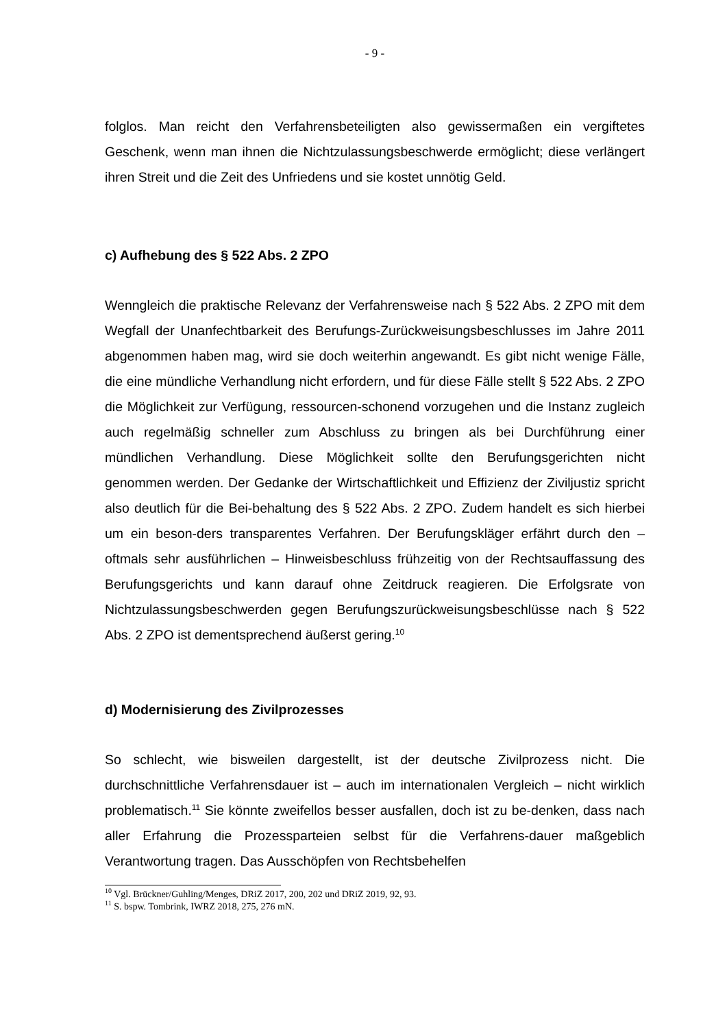- 9 -
folglos. Man reicht den Verfahrensbeteiligten also gewissermaßen ein vergiftetes Geschenk, wenn man ihnen die Nichtzulassungsbeschwerde ermöglicht; diese verlängert ihren Streit und die Zeit des Unfriedens und sie kostet unnötig Geld.
c) Aufhebung des § 522 Abs. 2 ZPO
Wenngleich die praktische Relevanz der Verfahrensweise nach § 522 Abs. 2 ZPO mit dem Wegfall der Unanfechtbarkeit des Berufungs-Zurückweisungsbeschlusses im Jahre 2011 abgenommen haben mag, wird sie doch weiterhin angewandt. Es gibt nicht wenige Fälle, die eine mündliche Verhandlung nicht erfordern, und für diese Fälle stellt § 522 Abs. 2 ZPO die Möglichkeit zur Verfügung, ressourcen-schonend vorzugehen und die Instanz zugleich auch regelmäßig schneller zum Abschluss zu bringen als bei Durchführung einer mündlichen Verhandlung. Diese Möglichkeit sollte den Berufungsgerichten nicht genommen werden. Der Gedanke der Wirtschaftlichkeit und Effizienz der Ziviljustiz spricht also deutlich für die Bei-behaltung des § 522 Abs. 2 ZPO. Zudem handelt es sich hierbei um ein beson-ders transparentes Verfahren. Der Berufungskläger erfährt durch den – oftmals sehr ausführlichen – Hinweisbeschluss frühzeitig von der Rechtsauffassung des Berufungsgerichts und kann darauf ohne Zeitdruck reagieren. Die Erfolgsrate von Nichtzulassungsbeschwerden gegen Berufungszurückweisungsbeschlüsse nach § 522 Abs. 2 ZPO ist dementsprechend äußerst gering.<sup>10</sup>
d) Modernisierung des Zivilprozesses
So schlecht, wie bisweilen dargestellt, ist der deutsche Zivilprozess nicht. Die durchschnittliche Verfahrensdauer ist – auch im internationalen Vergleich – nicht wirklich problematisch.<sup>11</sup> Sie könnte zweifellos besser ausfallen, doch ist zu be-denken, dass nach aller Erfahrung die Prozessparteien selbst für die Verfahrens-dauer maßgeblich Verantwortung tragen. Das Ausschöpfen von Rechtsbehelfen
<sup>10</sup> Vgl. Brückner/Guhling/Menges, DRiZ 2017, 200, 202 und DRiZ 2019, 92, 93.
<sup>11</sup> S. bspw. Tombrink, IWRZ 2018, 275, 276 mN.